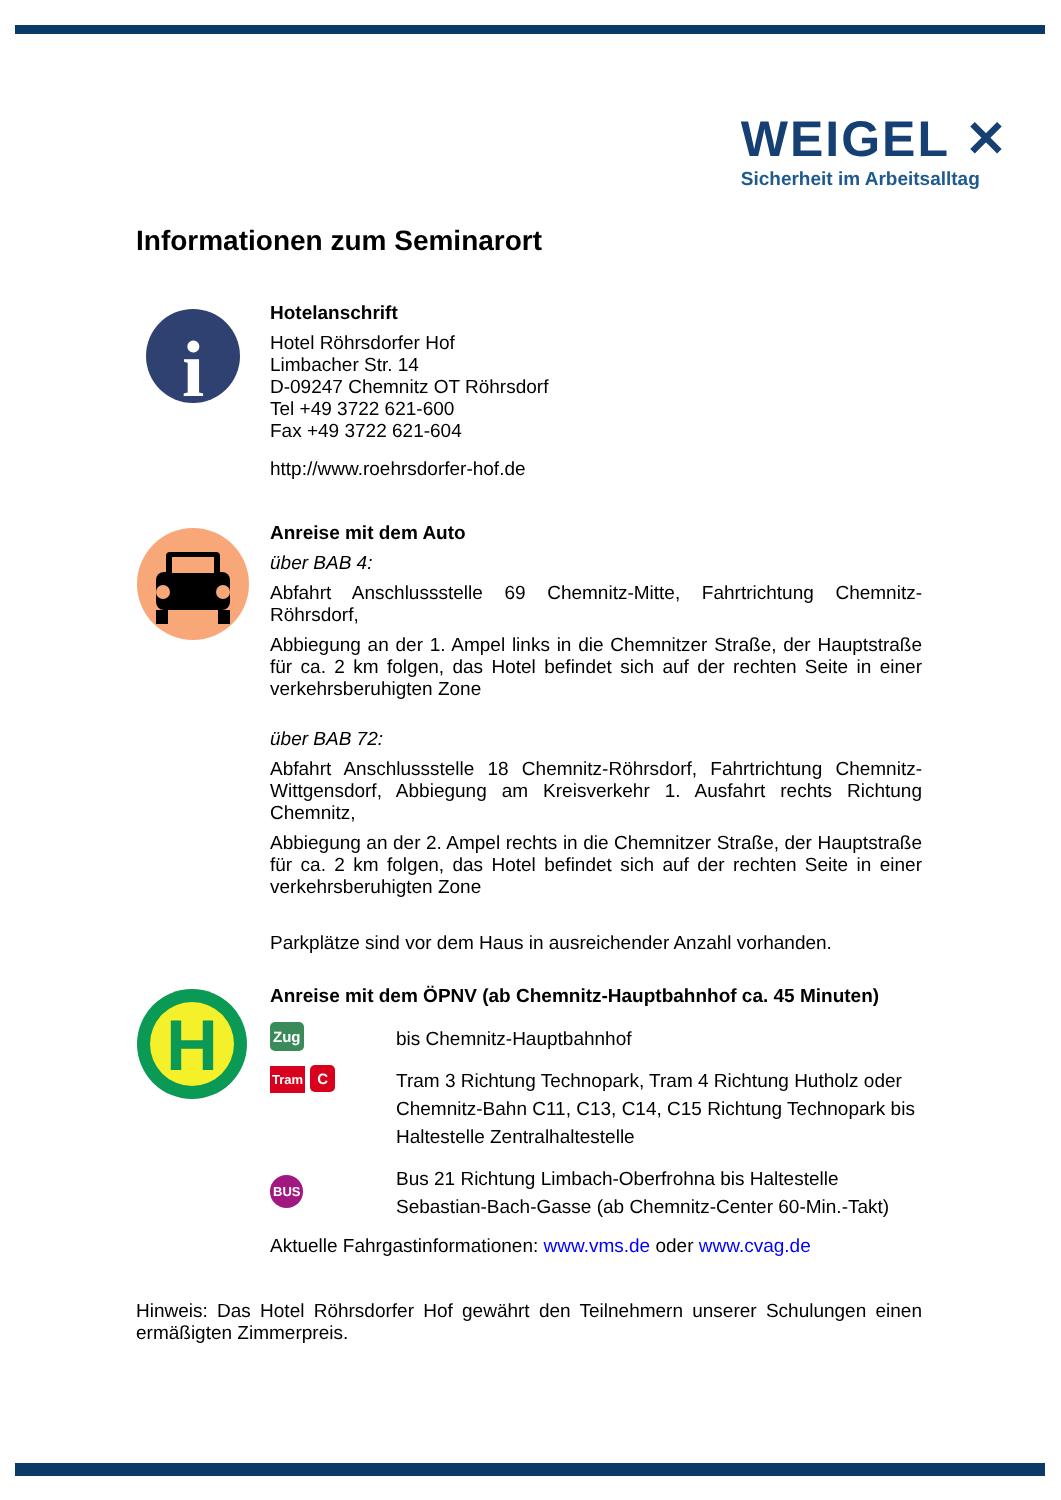WEIGEL ✕
Sicherheit im Arbeitsalltag
Informationen zum Seminarort
i
Hotelanschrift
Hotel Röhrsdorfer Hof
Limbacher Str. 14
D-09247 Chemnitz OT Röhrsdorf
Tel +49 3722 621-600
Fax +49 3722 621-604
http://www.roehrsdorfer-hof.de
Anreise mit dem Auto
über BAB 4:
Abfahrt Anschlussstelle 69 Chemnitz-Mitte, Fahrtrichtung Chemnitz-Röhrsdorf,
Abbiegung an der 1. Ampel links in die Chemnitzer Straße, der Hauptstraße für ca. 2 km folgen, das Hotel befindet sich auf der rechten Seite in einer verkehrsberuhigten Zone
über BAB 72:
Abfahrt Anschlussstelle 18 Chemnitz-Röhrsdorf, Fahrtrichtung Chemnitz-Wittgensdorf, Abbiegung am Kreisverkehr 1. Ausfahrt rechts Richtung Chemnitz,
Abbiegung an der 2. Ampel rechts in die Chemnitzer Straße, der Hauptstraße für ca. 2 km folgen, das Hotel befindet sich auf der rechten Seite in einer verkehrsberuhigten Zone
Parkplätze sind vor dem Haus in ausreichender Anzahl vorhanden.
H
Anreise mit dem ÖPNV (ab Chemnitz-Hauptbahnhof ca. 45 Minuten)
Zug
bis Chemnitz-Hauptbahnhof
Tram C
Tram 3 Richtung Technopark, Tram 4 Richtung Hutholz oder Chemnitz-Bahn C11, C13, C14, C15 Richtung Technopark bis Haltestelle Zentralhaltestelle
BUS
Bus 21 Richtung Limbach-Oberfrohna bis Haltestelle Sebastian-Bach-Gasse (ab Chemnitz-Center 60-Min.-Takt)
Aktuelle Fahrgastinformationen: www.vms.de oder www.cvag.de
Hinweis: Das Hotel Röhrsdorfer Hof gewährt den Teilnehmern unserer Schulungen einen ermäßigten Zimmerpreis.